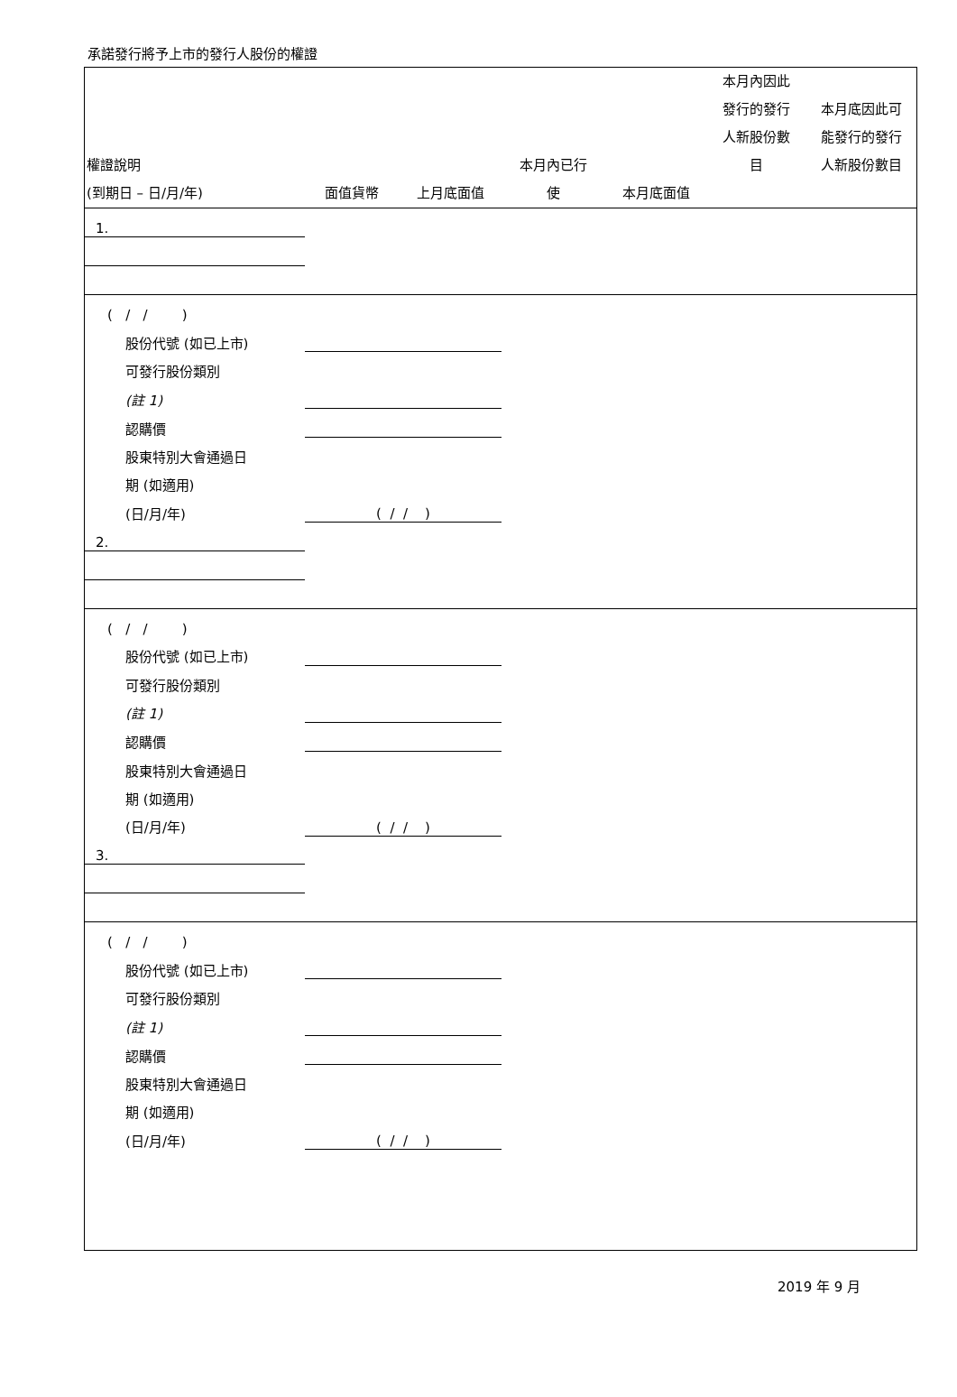承諾發行將予上市的發行人股份的權證
| 權證說明 (到期日 – 日/月/年) | 面值貨幣 | 上月底面值 | 本月內已行 使 | 本月底面值 | 本月內因此 發行的發行 人新股份數 目 | 本月底因此可 能發行的發行 人新股份數目 |
| --- | --- | --- | --- | --- | --- | --- |
| 1. | | | | | | |
| ( / / ) | | | | | | |
| 股份代號 (如已上市) | | | | | | |
| 可發行股份類別 | | | | | | |
| (註 1) | | | | | | |
| 認購價 | | | | | | |
| 股東特別大會通過日 | | | | | | |
| 期 (如適用) | | | | | | |
| (日/月/年) | ( / / ) | | | | | |
| 2. | | | | | | |
| ( / / ) | | | | | | |
| 股份代號 (如已上市) | | | | | | |
| 可發行股份類別 | | | | | | |
| (註 1) | | | | | | |
| 認購價 | | | | | | |
| 股東特別大會通過日 | | | | | | |
| 期 (如適用) | | | | | | |
| (日/月/年) | ( / / ) | | | | | |
| 3. | | | | | | |
| ( / / ) | | | | | | |
| 股份代號 (如已上市) | | | | | | |
| 可發行股份類別 | | | | | | |
| (註 1) | | | | | | |
| 認購價 | | | | | | |
| 股東特別大會通過日 | | | | | | |
| 期 (如適用) | | | | | | |
| (日/月/年) | ( / / ) | | | | | |
2019 年 9 月